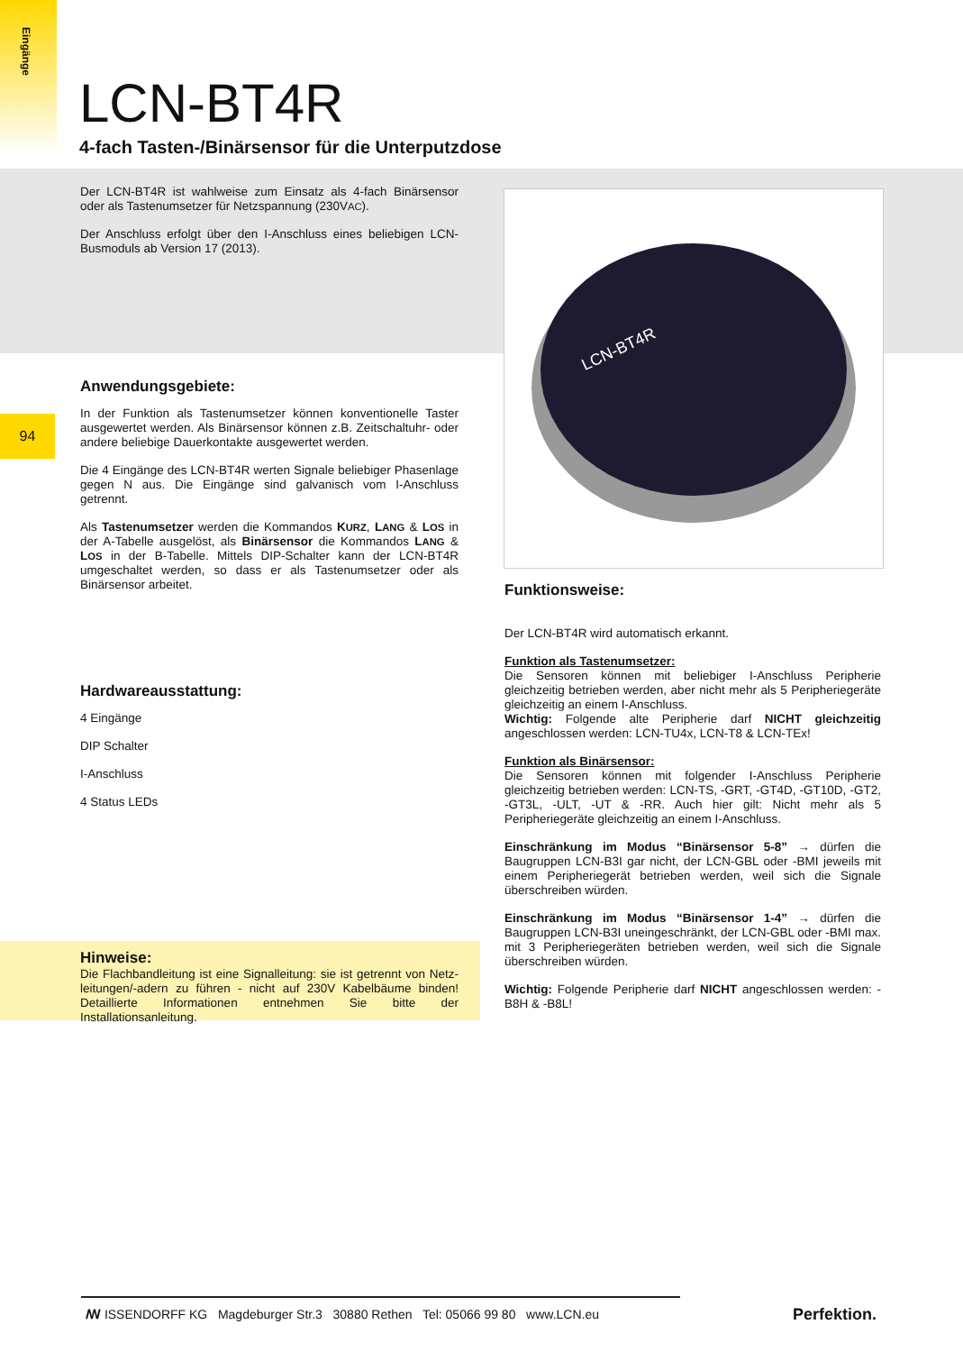Eingänge
94
LCN-BT4R
4-fach Tasten-/Binärsensor für die Unterputzdose
Der LCN-BT4R ist wahlweise zum Einsatz als 4-fach Binärsensor oder als Tastenumsetzer für Netzspannung (230VAC).
Der Anschluss erfolgt über den I-Anschluss eines beliebigen LCN-Busmoduls ab Version 17 (2013).
Anwendungsgebiete:
In der Funktion als Tastenumsetzer können konventionelle Taster ausgewertet werden. Als Binärsensor können z.B. Zeitschaltuhr- oder andere beliebige Dauerkontakte ausgewertet werden.
Die 4 Eingänge des LCN-BT4R werten Signale beliebiger Phasenlage gegen N aus. Die Eingänge sind galvanisch vom I-Anschluss getrennt.
Als Tastenumsetzer werden die Kommandos KURZ, LANG & LOS in der A-Tabelle ausgelöst, als Binärsensor die Kommandos LANG & LOS in der B-Tabelle. Mittels DIP-Schalter kann der LCN-BT4R umgeschaltet werden, so dass er als Tastenumsetzer oder als Binärsensor arbeitet.
Hardwareausstattung:
4 Eingänge
DIP Schalter
I-Anschluss
4 Status LEDs
Hinweise:
Die Flachbandleitung ist eine Signalleitung: sie ist getrennt von Netz-leitungen/-adern zu führen - nicht auf 230V Kabelbäume binden! Detaillierte Informationen entnehmen Sie bitte der Installationsanleitung.
LCN-BT4R
Funktionsweise:
Der LCN-BT4R wird automatisch erkannt.
Funktion als Tastenumsetzer:
Die Sensoren können mit beliebiger I-Anschluss Peripherie gleichzeitig betrieben werden, aber nicht mehr als 5 Peripheriegeräte gleichzeitig an einem I-Anschluss.
Wichtig: Folgende alte Peripherie darf NICHT gleichzeitig angeschlossen werden: LCN-TU4x, LCN-T8 & LCN-TEx!
Funktion als Binärsensor:
Die Sensoren können mit folgender I-Anschluss Peripherie gleichzeitig betrieben werden: LCN-TS, -GRT, -GT4D, -GT10D, -GT2, -GT3L, -ULT, -UT & -RR. Auch hier gilt: Nicht mehr als 5 Peripheriegeräte gleichzeitig an einem I-Anschluss.
Einschränkung im Modus “Binärsensor 5-8” → dürfen die Baugruppen LCN-B3I gar nicht, der LCN-GBL oder -BMI jeweils mit einem Peripheriegerät betrieben werden, weil sich die Signale überschreiben würden.
Einschränkung im Modus “Binärsensor 1-4” → dürfen die Baugruppen LCN-B3I uneingeschränkt, der LCN-GBL oder -BMI max. mit 3 Peripheriegeräten betrieben werden, weil sich die Signale überschreiben würden.
Wichtig: Folgende Peripherie darf NICHT angeschlossen werden: -B8H & -B8L!
ꟿ ISSENDORFF KG Magdeburger Str.3 30880 Rethen Tel: 05066 99 80 www.LCN.eu
Perfektion.